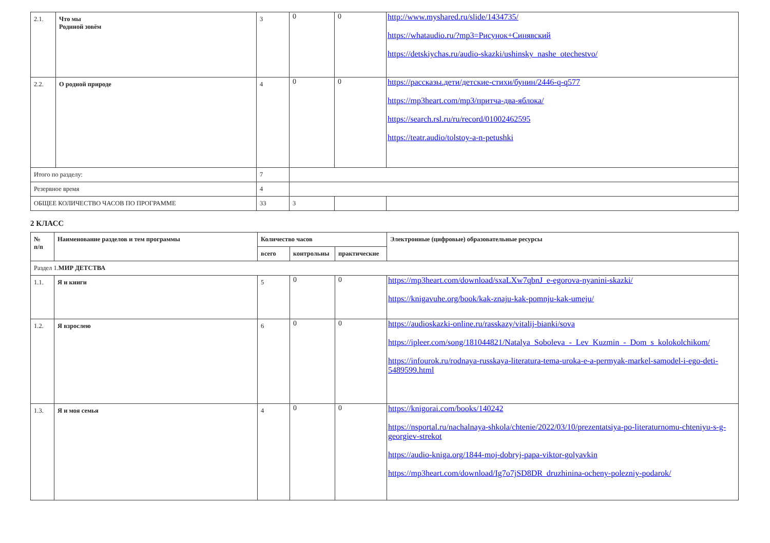| 2.1. | Что мы Родиной зовём | 3 | 0 | 0 | http://www.myshared.ru/slide/1434735/ https://whataudio.ru/?mp3=Рисунок+Синявский https://detskiychas.ru/audio-skazki/ushinsky_nashe_otechestvo/ |
| 2.2. | О родной природе | 4 | 0 | 0 | https://рассказы.дети/детские-стихи/бунин/2446-q-q577 https://mp3heart.com/mp3/притча-два-яблока/ https://search.rsl.ru/ru/record/01002462595 https://teatr.audio/tolstoy-a-n-petushki |
| Итого по разделу: | | 7 | | | |
| Резервное время | | 4 | | | |
| ОБЩЕЕ КОЛИЧЕСТВО ЧАСОВ ПО ПРОГРАММЕ | | 33 | 3 | | |
2 КЛАСС
| № п/п | Наименование разделов и тем программы | Количество часов | | | Электронные (цифровые) образовательные ресурсы |
| --- | --- | --- | --- | --- | --- |
| | | всего | контрольны | практические | |
| Раздел 1. МИР ДЕТСТВА | | | | | |
| 1.1. | Я и книги | 5 | 0 | 0 | https://mp3heart.com/download/sxaLXw7qbnJ_e-egorova-nyanini-skazki/ https://knigavuhe.org/book/kak-znaju-kak-pomnju-kak-umeju/ |
| 1.2. | Я взрослею | 6 | 0 | 0 | https://audioskazki-online.ru/rasskazy/vitalij-bianki/sova https://ipleer.com/song/181044821/Natalya_Soboleva_-_Lev_Kuzmin_-_Dom_s_kolokolchikom/ https://infourok.ru/rodnaya-russkaya-literatura-tema-uroka-e-a-permyak-markel-samodel-i-ego-deti-5489599.html |
| 1.3. | Я и моя семья | 4 | 0 | 0 | https://knigorai.com/books/140242 https://nsportal.ru/nachalnaya-shkola/chtenie/2022/03/10/prezentatsiya-po-literaturnomu-chteniyu-s-g-georgiev-strekot https://audio-kniga.org/1844-moj-dobryj-papa-viktor-golyavkin https://mp3heart.com/download/Ig7o7jSD8DR_druzhinina-ocheny-polezniy-podarok/ |